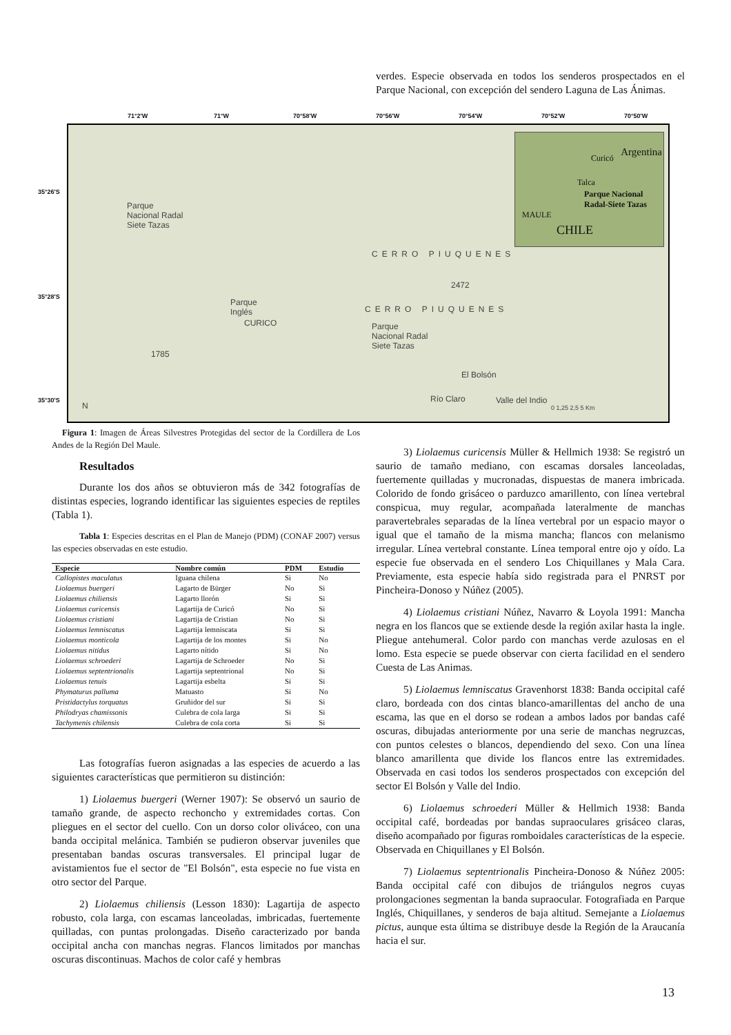verdes. Especie observada en todos los senderos prospectados en el Parque Nacional, con excepción del sendero Laguna de Las Ánimas.
71°2'W 71°W 70°58'W 70°56'W 70°54'W 70°52'W 70°50'W
35°26'S
35°28'S
35°30'S
Parque
Nacional Radal
Siete Tazas
CERRO PIUQUENES
2472
Parque
Inglés
CURICO
CERRO PIUQUENES
Parque
Nacional Radal
Siete Tazas
1785
El Bolsón
Río Claro Valle del Indio
N 0 1,25 2,5 5 Km
Curicó
Talca
Parque Nacional Radal-Siete Tazas
MAULE
CHILE
Argentina
Figura 1: Imagen de Áreas Silvestres Protegidas del sector de la Cordillera de Los Andes de la Región Del Maule.
Resultados
Durante los dos años se obtuvieron más de 342 fotografías de distintas especies, logrando identificar las siguientes especies de reptiles (Tabla 1).
Tabla 1: Especies descritas en el Plan de Manejo (PDM) (CONAF 2007) versus las especies observadas en este estudio.
| Especie | Nombre común | PDM | Estudio |
| --- | --- | --- | --- |
| Callopistes maculatus | Iguana chilena | Si | No |
| Liolaemus buergeri | Lagarto de Bürger | No | Si |
| Liolaemus chiliensis | Lagarto llorón | Si | Si |
| Liolaemus curicensis | Lagartija de Curicó | No | Si |
| Liolaemus cristiani | Lagartija de Cristian | No | Si |
| Liolaemus lemniscatus | Lagartija lemniscata | Si | Si |
| Liolaemus monticola | Lagartija de los montes | Si | No |
| Liolaemus nitidus | Lagarto nítido | Si | No |
| Liolaemus schroederi | Lagartija de Schroeder | No | Si |
| Liolaemus septentrionalis | Lagartija septentrional | No | Si |
| Liolaemus tenuis | Lagartija esbelta | Si | Si |
| Phymaturus palluma | Matuasto | Si | No |
| Pristidactylus torquatus | Gruñidor del sur | Si | Si |
| Philodryas chamissonis | Culebra de cola larga | Si | Si |
| Tachymenis chilensis | Culebra de cola corta | Si | Si |
Las fotografías fueron asignadas a las especies de acuerdo a las siguientes características que permitieron su distinción:
1) Liolaemus buergeri (Werner 1907): Se observó un saurio de tamaño grande, de aspecto rechoncho y extremidades cortas. Con pliegues en el sector del cuello. Con un dorso color oliváceo, con una banda occipital melánica. También se pudieron observar juveniles que presentaban bandas oscuras transversales. El principal lugar de avistamientos fue el sector de "El Bolsón", esta especie no fue vista en otro sector del Parque.
2) Liolaemus chiliensis (Lesson 1830): Lagartija de aspecto robusto, cola larga, con escamas lanceoladas, imbricadas, fuertemente quilladas, con puntas prolongadas. Diseño caracterizado por banda occipital ancha con manchas negras. Flancos limitados por manchas oscuras discontinuas. Machos de color café y hembras
3) Liolaemus curicensis Müller & Hellmich 1938: Se registró un saurio de tamaño mediano, con escamas dorsales lanceoladas, fuertemente quilladas y mucronadas, dispuestas de manera imbricada. Colorido de fondo grisáceo o parduzco amarillento, con línea vertebral conspicua, muy regular, acompañada lateralmente de manchas paravertebrales separadas de la línea vertebral por un espacio mayor o igual que el tamaño de la misma mancha; flancos con melanismo irregular. Línea vertebral constante. Línea temporal entre ojo y oído. La especie fue observada en el sendero Los Chiquillanes y Mala Cara. Previamente, esta especie había sido registrada para el PNRST por Pincheira-Donoso y Núñez (2005).
4) Liolaemus cristiani Núñez, Navarro & Loyola 1991: Mancha negra en los flancos que se extiende desde la región axilar hasta la ingle. Pliegue antehumeral. Color pardo con manchas verde azulosas en el lomo. Esta especie se puede observar con cierta facilidad en el sendero Cuesta de Las Animas.
5) Liolaemus lemniscatus Gravenhorst 1838: Banda occipital café claro, bordeada con dos cintas blanco-amarillentas del ancho de una escama, las que en el dorso se rodean a ambos lados por bandas café oscuras, dibujadas anteriormente por una serie de manchas negruzcas, con puntos celestes o blancos, dependiendo del sexo. Con una línea blanco amarillenta que divide los flancos entre las extremidades. Observada en casi todos los senderos prospectados con excepción del sector El Bolsón y Valle del Indio.
6) Liolaemus schroederi Müller & Hellmich 1938: Banda occipital café, bordeadas por bandas supraoculares grisáceo claras, diseño acompañado por figuras romboidales características de la especie. Observada en Chiquillanes y El Bolsón.
7) Liolaemus septentrionalis Pincheira-Donoso & Núñez 2005: Banda occipital café con dibujos de triángulos negros cuyas prolongaciones segmentan la banda supraocular. Fotografiada en Parque Inglés, Chiquillanes, y senderos de baja altitud. Semejante a Liolaemus pictus, aunque esta última se distribuye desde la Región de la Araucanía hacia el sur.
13